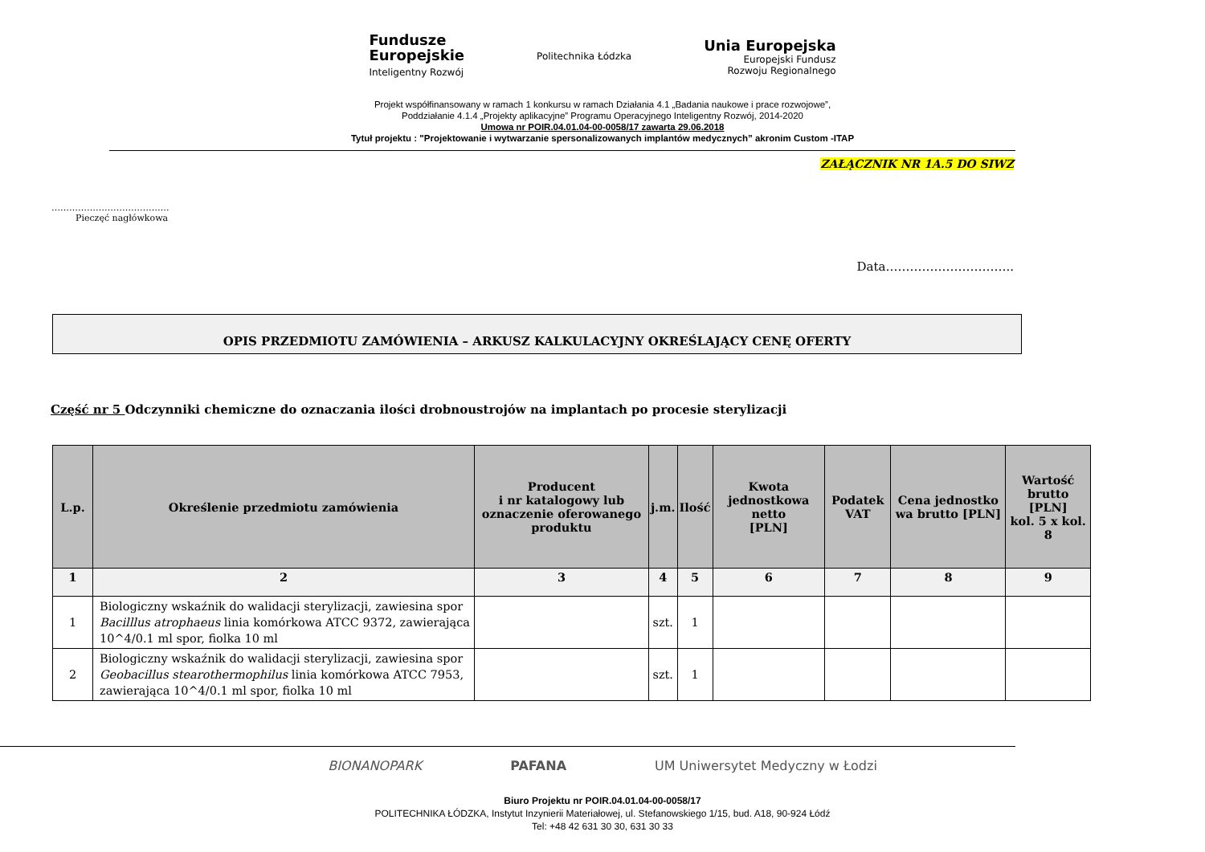Fundusze
Europejskie
Inteligentny Rozwój
Politechnika Łódzka
Unia Europejska
Europejski Fundusz
Rozwoju Regionalnego
Projekt współfinansowany w ramach 1 konkursu w ramach Działania 4.1 „Badania naukowe i prace rozwojowe”,
Poddziałanie 4.1.4 „Projekty aplikacyjne” Programu Operacyjnego Inteligentny Rozwój, 2014-2020
Umowa nr POIR.04.01.04-00-0058/17 zawarta 29.06.2018
Tytuł projektu : "Projektowanie i wytwarzanie spersonalizowanych implantów medycznych” akronim Custom -ITAP
ZAŁĄCZNIK NR 1A.5 DO SIWZ
………………………………….
Pieczęć nagłówkowa
Data…………………………..
OPIS PRZEDMIOTU ZAMÓWIENIA – ARKUSZ KALKULACYJNY OKREŚLAJĄCY CENĘ OFERTY
Część nr 5 Odczynniki chemiczne do oznaczania ilości drobnoustrojów na implantach po procesie sterylizacji
| L.p. | Określenie przedmiotu zamówienia | Producent i nr katalogowy lub oznaczenie oferowanego produktu | j.m. | Ilość | Kwota jednostkowa netto [PLN] | Podatek VAT | Cena jednostko wa brutto [PLN] | Wartość brutto [PLN] kol. 5 x kol. 8 |
| --- | --- | --- | --- | --- | --- | --- | --- | --- |
| 1 | 2 | 3 | 4 | 5 | 6 | 7 | 8 | 9 |
| 1 | Biologiczny wskaźnik do walidacji sterylizacji, zawiesina spor Bacilllus atrophaeus linia komórkowa ATCC 9372, zawierająca 10^4/0.1 ml spor, fiolka 10 ml | | szt. | 1 | | | | |
| 2 | Biologiczny wskaźnik do walidacji sterylizacji, zawiesina spor Geobacillus stearothermophilus linia komórkowa ATCC 7953, zawierająca 10^4/0.1 ml spor, fiolka 10 ml | | szt. | 1 | | | | |
BIONANOPARK PAFANA UM Uniwersytet Medyczny w Łodzi
Biuro Projektu nr POIR.04.01.04-00-0058/17
POLITECHNIKA ŁÓDZKA, Instytut Inzynierii Materiałowej, ul. Stefanowskiego 1/15, bud. A18, 90-924 Łódź
Tel: +48 42 631 30 30, 631 30 33